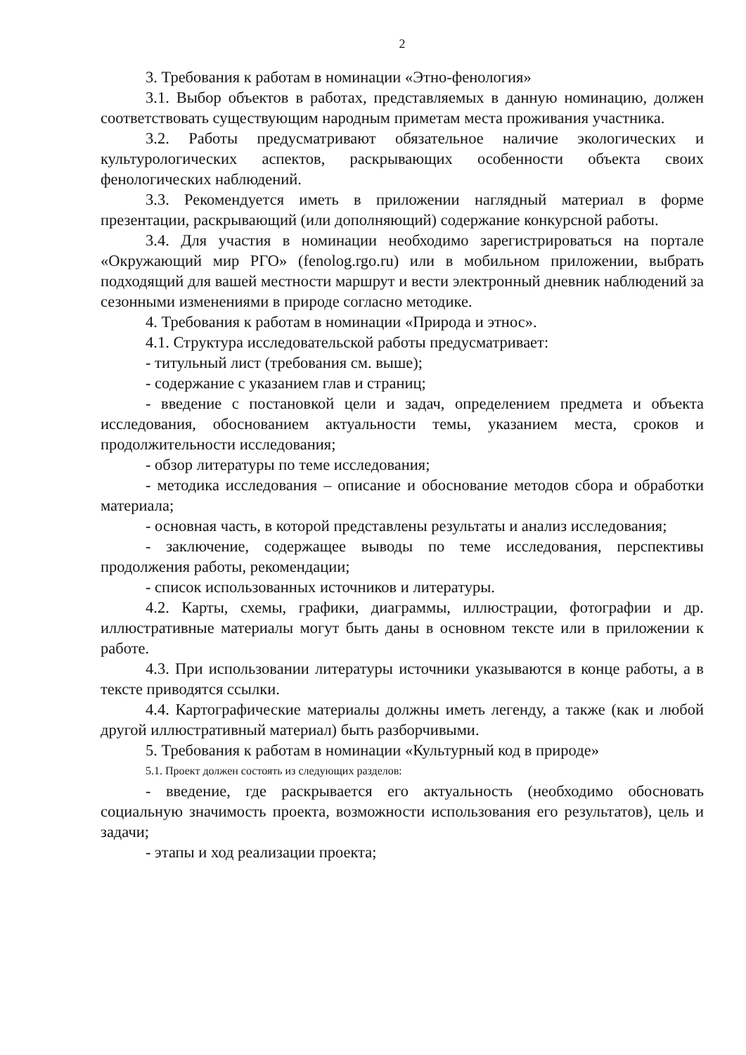2
3. Требования к работам в номинации «Этно-фенология»
3.1. Выбор объектов в работах, представляемых в данную номинацию, должен соответствовать существующим народным приметам места проживания участника.
3.2. Работы предусматривают обязательное наличие экологических и культурологических аспектов, раскрывающих особенности объекта своих фенологических наблюдений.
3.3. Рекомендуется иметь в приложении наглядный материал в форме презентации, раскрывающий (или дополняющий) содержание конкурсной работы.
3.4. Для участия в номинации необходимо зарегистрироваться на портале «Окружающий мир РГО» (fenolog.rgo.ru) или в мобильном приложении, выбрать подходящий для вашей местности маршрут и вести электронный дневник наблюдений за сезонными изменениями в природе согласно методике.
4. Требования к работам в номинации «Природа и этнос».
4.1. Структура исследовательской работы предусматривает:
- титульный лист (требования см. выше);
- содержание с указанием глав и страниц;
- введение с постановкой цели и задач, определением предмета и объекта исследования, обоснованием актуальности темы, указанием места, сроков и продолжительности исследования;
- обзор литературы по теме исследования;
- методика исследования – описание и обоснование методов сбора и обработки материала;
- основная часть, в которой представлены результаты и анализ исследования;
- заключение, содержащее выводы по теме исследования, перспективы продолжения работы, рекомендации;
- список использованных источников и литературы.
4.2. Карты, схемы, графики, диаграммы, иллюстрации, фотографии и др. иллюстративные материалы могут быть даны в основном тексте или в приложении к работе.
4.3. При использовании литературы источники указываются в конце работы, а в тексте приводятся ссылки.
4.4. Картографические материалы должны иметь легенду, а также (как и любой другой иллюстративный материал) быть разборчивыми.
5. Требования к работам в номинации «Культурный код в природе»
5.1. Проект должен состоять из следующих разделов:
- введение, где раскрывается его актуальность (необходимо обосновать социальную значимость проекта, возможности использования его результатов), цель и задачи;
- этапы и ход реализации проекта;